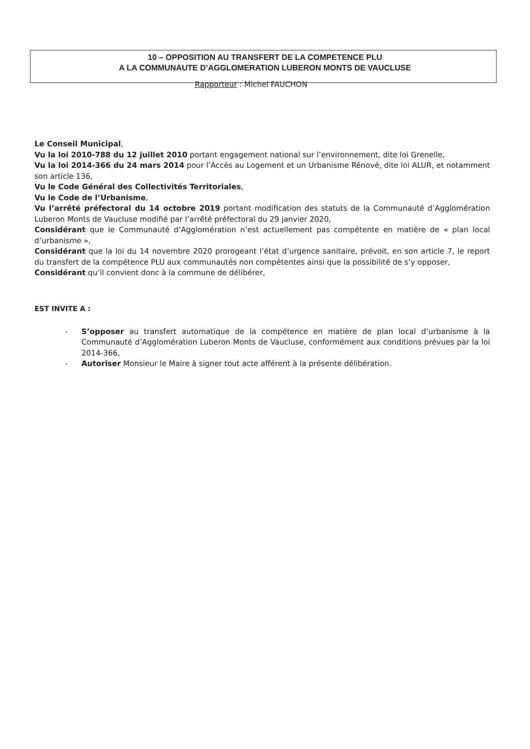10 – OPPOSITION AU TRANSFERT DE LA COMPETENCE PLU
A LA COMMUNAUTE D’AGGLOMERATION LUBERON MONTS DE VAUCLUSE
Rapporteur : Michel FAUCHON
Le Conseil Municipal,
Vu la loi 2010-788 du 12 juillet 2010 portant engagement national sur l’environnement, dite loi Grenelle,
Vu la loi 2014-366 du 24 mars 2014 pour l’Accès au Logement et un Urbanisme Rénové, dite loi ALUR, et notamment son article 136,
Vu le Code Général des Collectivités Territoriales,
Vu le Code de l’Urbanisme,
Vu l’arrêté préfectoral du 14 octobre 2019 portant modification des statuts de la Communauté d’Agglomération Luberon Monts de Vaucluse modifié par l’arrêté préfectoral du 29 janvier 2020,
Considérant que le Communauté d’Agglomération n’est actuellement pas compétente en matière de « plan local d’urbanisme »,
Considérant que la loi du 14 novembre 2020 prorogeant l’état d’urgence sanitaire, prévoit, en son article 7, le report du transfert de la compétence PLU aux communautés non compétentes ainsi que la possibilité de s’y opposer,
Considérant qu’il convient donc à la commune de délibérer,
EST INVITE A :
- S’opposer au transfert automatique de la compétence en matière de plan local d’urbanisme à la Communauté d’Agglomération Luberon Monts de Vaucluse, conformément aux conditions prévues par la loi 2014-366,
- Autoriser Monsieur le Maire à signer tout acte afférent à la présente délibération.